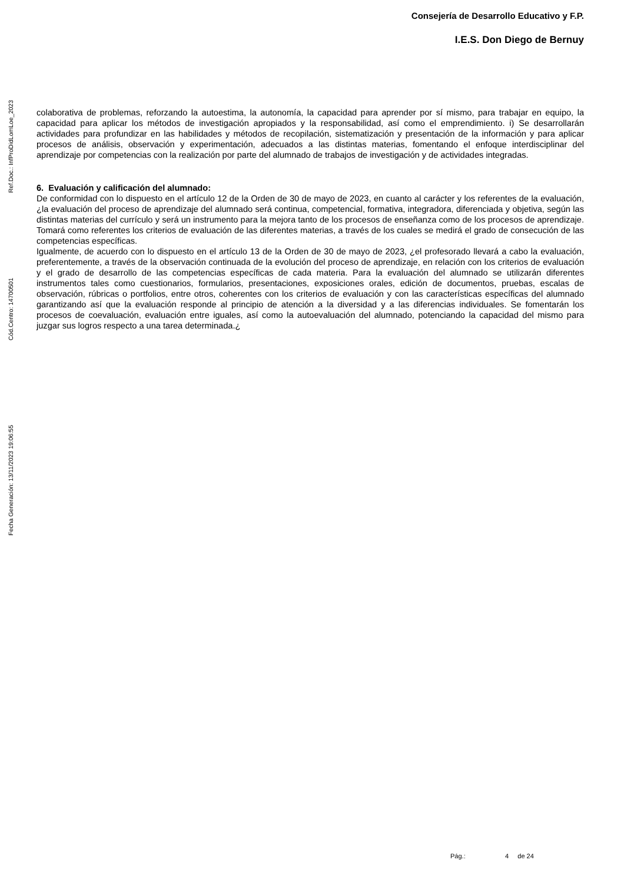Consejería de Desarrollo Educativo y F.P.
I.E.S. Don Diego de Bernuy
Ref.Doc.: InfProDidLomLoe_2023
Cód.Centro: 14700501
Fecha Generación: 13/11/2023 19:06:55
colaborativa de problemas, reforzando la autoestima, la autonomía, la capacidad para aprender por sí mismo, para trabajar en equipo, la capacidad para aplicar los métodos de investigación apropiados y la responsabilidad, así como el emprendimiento. i) Se desarrollarán actividades para profundizar en las habilidades y métodos de recopilación, sistematización y presentación de la información y para aplicar procesos de análisis, observación y experimentación, adecuados a las distintas materias, fomentando el enfoque interdisciplinar del aprendizaje por competencias con la realización por parte del alumnado de trabajos de investigación y de actividades integradas.
6. Evaluación y calificación del alumnado:
De conformidad con lo dispuesto en el artículo 12 de la Orden de 30 de mayo de 2023, en cuanto al carácter y los referentes de la evaluación, ¿la evaluación del proceso de aprendizaje del alumnado será continua, competencial, formativa, integradora, diferenciada y objetiva, según las distintas materias del currículo y será un instrumento para la mejora tanto de los procesos de enseñanza como de los procesos de aprendizaje. Tomará como referentes los criterios de evaluación de las diferentes materias, a través de los cuales se medirá el grado de consecución de las competencias específicas.
Igualmente, de acuerdo con lo dispuesto en el artículo 13 de la Orden de 30 de mayo de 2023, ¿el profesorado llevará a cabo la evaluación, preferentemente, a través de la observación continuada de la evolución del proceso de aprendizaje, en relación con los criterios de evaluación y el grado de desarrollo de las competencias específicas de cada materia. Para la evaluación del alumnado se utilizarán diferentes instrumentos tales como cuestionarios, formularios, presentaciones, exposiciones orales, edición de documentos, pruebas, escalas de observación, rúbricas o portfolios, entre otros, coherentes con los criterios de evaluación y con las características específicas del alumnado garantizando así que la evaluación responde al principio de atención a la diversidad y a las diferencias individuales. Se fomentarán los procesos de coevaluación, evaluación entre iguales, así como la autoevaluación del alumnado, potenciando la capacidad del mismo para juzgar sus logros respecto a una tarea determinada.¿
Pág.: 4 de 24